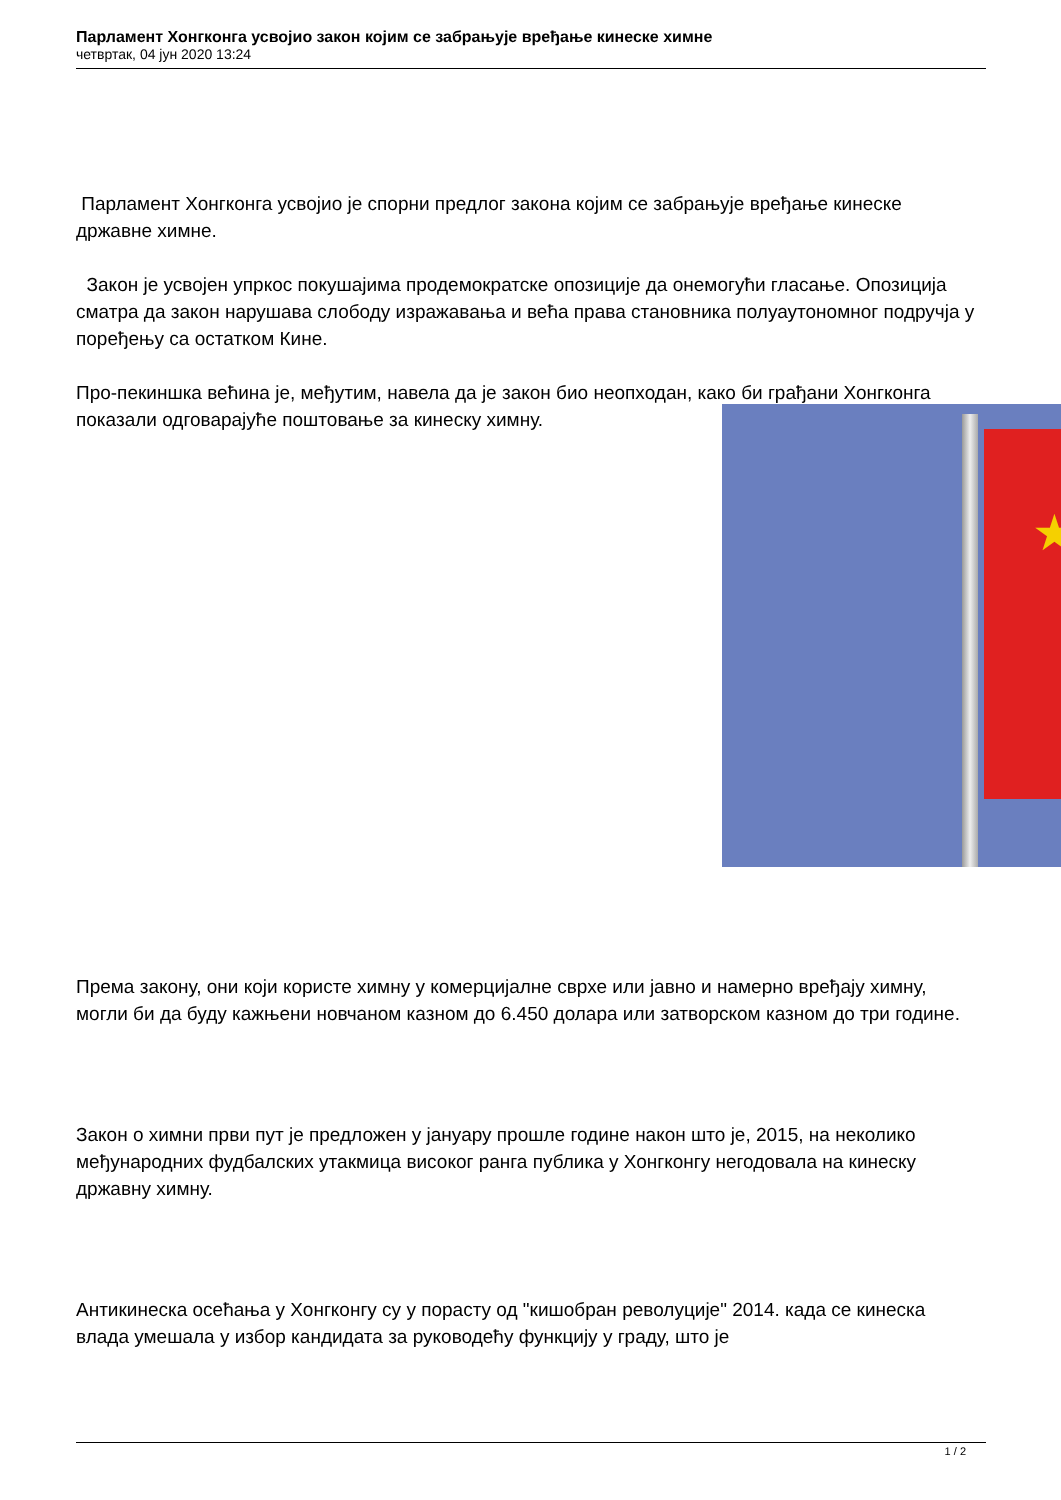Парламент Хонгконга усвојио закон којим се забрањује вређање кинеске химне
четвртак, 04 јун 2020 13:24
Парламент Хонгконга усвојио је спорни предлог закона којим се забрањује вређање кинеске државне химне.
Закон је усвојен упркос покушајима продемократске опозиције да онемогући гласање. Опозиција сматра да закон нарушава слободу изражавања и већа права становника полуаутономног подручја у поређењу са остатком Кине.
Про-пекиншка већина је, међутим, навела да је закон био неопходан, како би грађани Хонгконга показали одговарајуће поштовање за кинеску химну.
Према закону, они који користе химну у комерцијалне сврхе или јавно и намерно вређају химну, могли би да буду кажњени новчаном казном до 6.450 долара или затворском казном до три године.
Закон о химни први пут је предложен у јануару прошле године након што је, 2015, на неколико међународних фудбалских утакмица високог ранга публика у Хонгконгу негодовала на кинеску државну химну.
Антикинеска осећања у Хонгконгу су у порасту од "кишобран револуције" 2014. када се кинеска влада умешала у избор кандидата за руководећу функцију у граду, што је
★
1 / 2